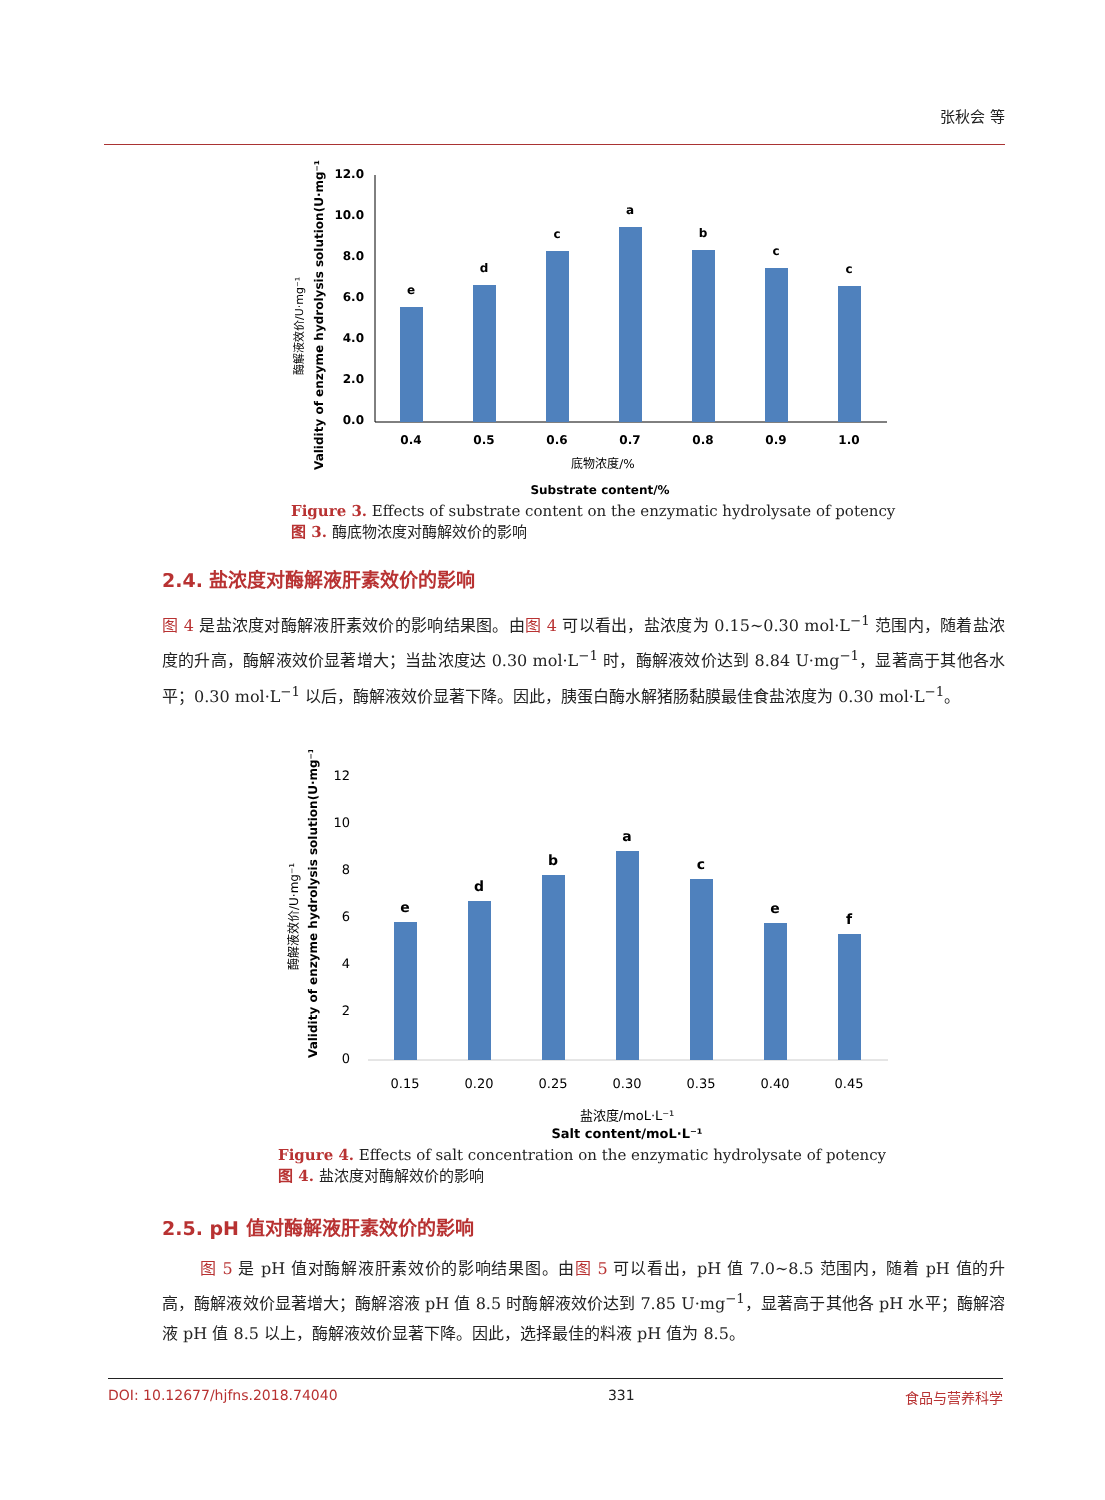张秋会 等
Validity of enzyme hydrolysis solution(U·mg⁻¹)
酶解液效价/U·mg⁻¹
12.0
10.0
8.0
6.0
4.0
2.0
0.0
e
d
c
a
b
c
c
0.4
0.5
0.6
0.7
0.8
0.9
1.0
底物浓度/%
Substrate content/%
Figure 3. Effects of substrate content on the enzymatic hydrolysate of potency
图 3. 酶底物浓度对酶解效价的影响
2.4. 盐浓度对酶解液肝素效价的影响
图 4 是盐浓度对酶解液肝素效价的影响结果图。由图 4 可以看出，盐浓度为 0.15~0.30 mol·L<sup>−1</sup> 范围内，随着盐浓度的升高，酶解液效价显著增大；当盐浓度达 0.30 mol·L<sup>−1</sup> 时，酶解液效价达到 8.84 U·mg<sup>−1</sup>，显著高于其他各水平；0.30 mol·L<sup>−1</sup> 以后，酶解液效价显著下降。因此，胰蛋白酶水解猪肠黏膜最佳食盐浓度为 0.30 mol·L<sup>−1</sup>。
Validity of enzyme hydrolysis solution(U·mg⁻¹)
酶解液效价/U·mg⁻¹
12
10
8
6
4
2
0
e
d
b
a
c
e
f
0.15
0.20
0.25
0.30
0.35
0.40
0.45
盐浓度/moL·L⁻¹
Salt content/moL·L⁻¹
Figure 4. Effects of salt concentration on the enzymatic hydrolysate of potency
图 4. 盐浓度对酶解效价的影响
2.5. pH 值对酶解液肝素效价的影响
图 5 是 pH 值对酶解液肝素效价的影响结果图。由图 5 可以看出，pH 值 7.0~8.5 范围内，随着 pH 值的升高，酶解液效价显著增大；酶解溶液 pH 值 8.5 时酶解液效价达到 7.85 U·mg<sup>−1</sup>，显著高于其他各 pH 水平；酶解溶液 pH 值 8.5 以上，酶解液效价显著下降。因此，选择最佳的料液 pH 值为 8.5。
DOI: 10.12677/hjfns.2018.74040 331 食品与营养科学